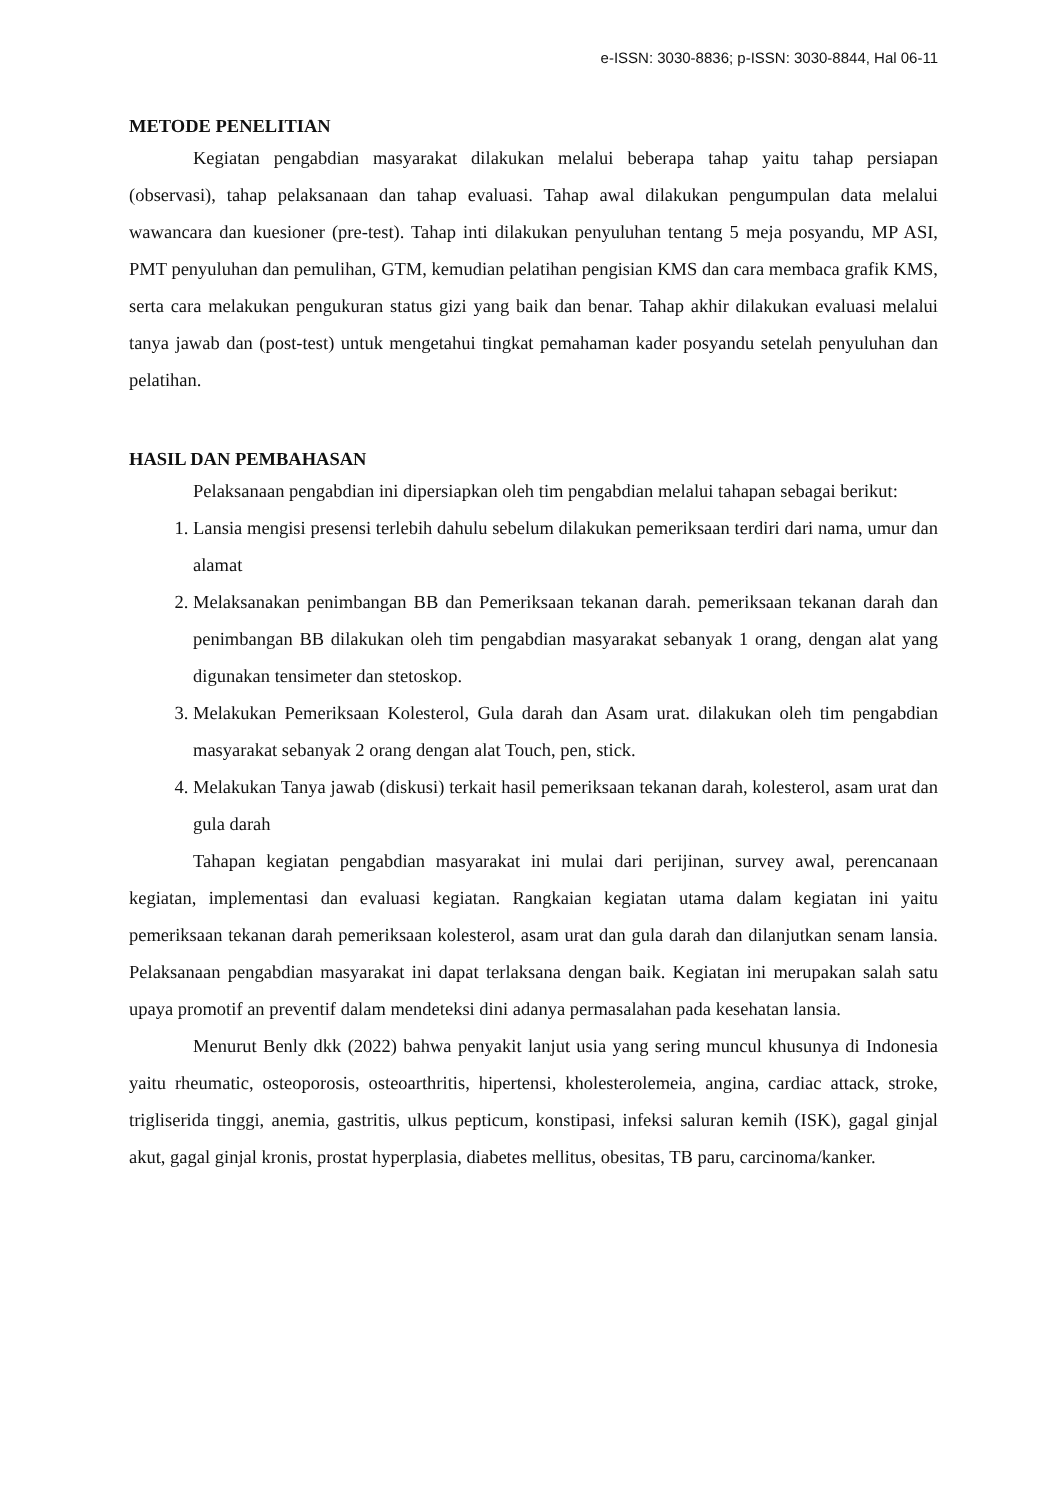e-ISSN: 3030-8836; p-ISSN: 3030-8844, Hal 06-11
METODE PENELITIAN
Kegiatan pengabdian masyarakat dilakukan melalui beberapa tahap yaitu tahap persiapan (observasi), tahap pelaksanaan dan tahap evaluasi. Tahap awal dilakukan pengumpulan data melalui wawancara dan kuesioner (pre-test). Tahap inti dilakukan penyuluhan tentang 5 meja posyandu, MP ASI, PMT penyuluhan dan pemulihan, GTM, kemudian pelatihan pengisian KMS dan cara membaca grafik KMS, serta cara melakukan pengukuran status gizi yang baik dan benar. Tahap akhir dilakukan evaluasi melalui tanya jawab dan (post-test) untuk mengetahui tingkat pemahaman kader posyandu setelah penyuluhan dan pelatihan.
HASIL DAN PEMBAHASAN
Pelaksanaan pengabdian ini dipersiapkan oleh tim pengabdian melalui tahapan sebagai berikut:
1. Lansia mengisi presensi terlebih dahulu sebelum dilakukan pemeriksaan terdiri dari nama, umur dan alamat
2. Melaksanakan penimbangan BB dan Pemeriksaan tekanan darah. pemeriksaan tekanan darah dan penimbangan BB dilakukan oleh tim pengabdian masyarakat sebanyak 1 orang, dengan alat yang digunakan tensimeter dan stetoskop.
3. Melakukan Pemeriksaan Kolesterol, Gula darah dan Asam urat. dilakukan oleh tim pengabdian masyarakat sebanyak 2 orang dengan alat Touch, pen, stick.
4. Melakukan Tanya jawab (diskusi) terkait hasil pemeriksaan tekanan darah, kolesterol, asam urat dan gula darah
Tahapan kegiatan pengabdian masyarakat ini mulai dari perijinan, survey awal, perencanaan kegiatan, implementasi dan evaluasi kegiatan. Rangkaian kegiatan utama dalam kegiatan ini yaitu pemeriksaan tekanan darah pemeriksaan kolesterol, asam urat dan gula darah dan dilanjutkan senam lansia. Pelaksanaan pengabdian masyarakat ini dapat terlaksana dengan baik. Kegiatan ini merupakan salah satu upaya promotif an preventif dalam mendeteksi dini adanya permasalahan pada kesehatan lansia.
Menurut Benly dkk (2022) bahwa penyakit lanjut usia yang sering muncul khusunya di Indonesia yaitu rheumatic, osteoporosis, osteoarthritis, hipertensi, kholesterolemeia, angina, cardiac attack, stroke, trigliserida tinggi, anemia, gastritis, ulkus pepticum, konstipasi, infeksi saluran kemih (ISK), gagal ginjal akut, gagal ginjal kronis, prostat hyperplasia, diabetes mellitus, obesitas, TB paru, carcinoma/kanker.